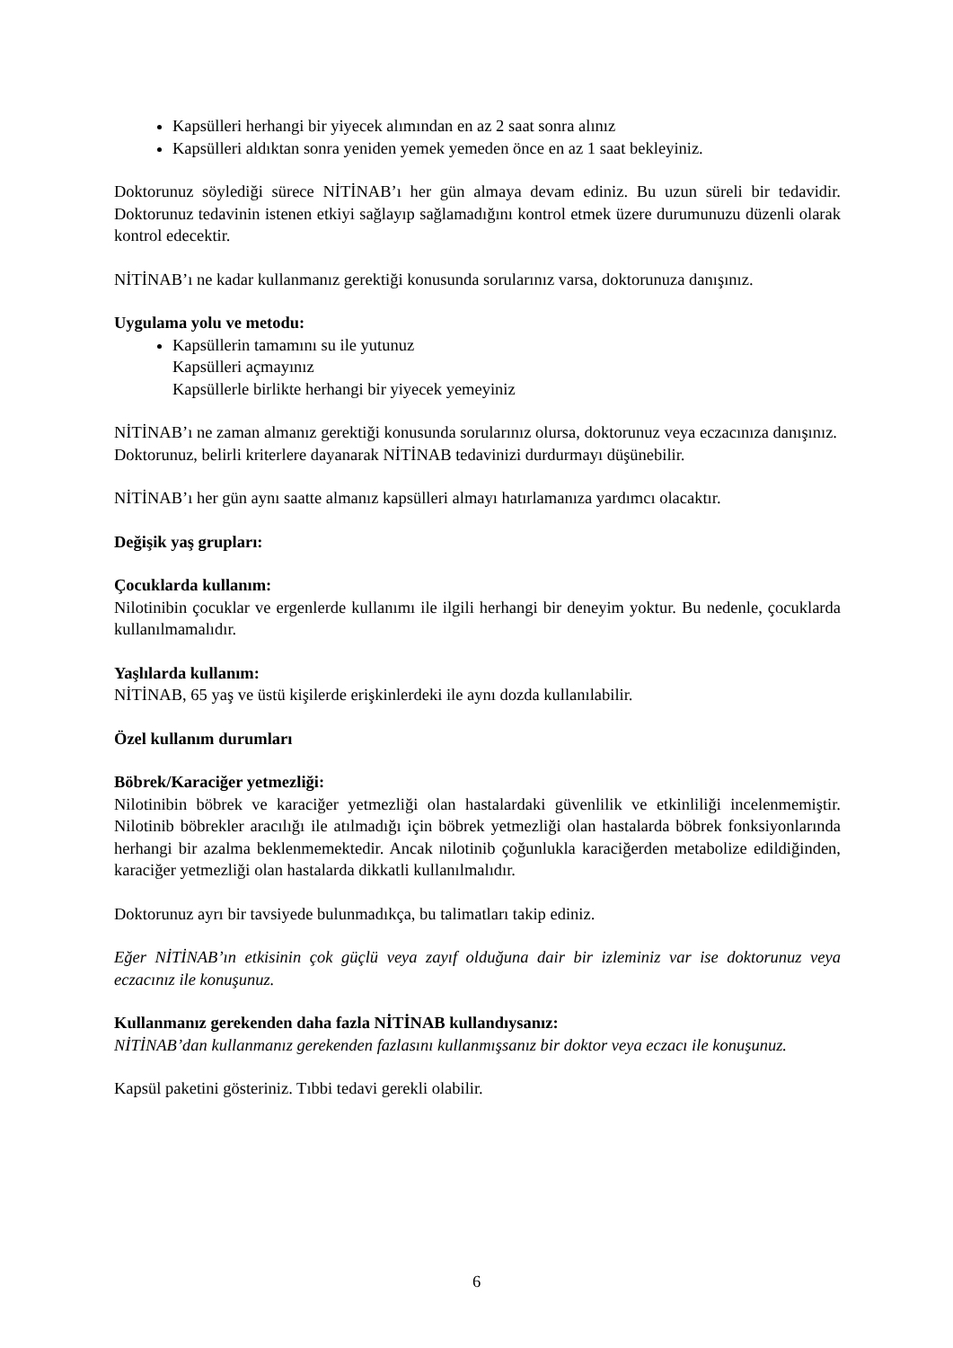Kapsülleri herhangi bir yiyecek alımından en az 2 saat sonra alınız
Kapsülleri aldıktan sonra yeniden yemek yemeden önce en az 1 saat bekleyiniz.
Doktorunuz söylediği sürece NİTİNAB’ı her gün almaya devam ediniz. Bu uzun süreli bir tedavidir. Doktorunuz tedavinin istenen etkiyi sağlayıp sağlamadığını kontrol etmek üzere durumunuzu düzenli olarak kontrol edecektir.
NİTİNAB’ı ne kadar kullanmanız gerektiği konusunda sorularınız varsa, doktorunuza danışınız.
Uygulama yolu ve metodu:
Kapsüllerin tamamını su ile yutunuz
Kapsülleri açmayınız
Kapsüllerle birlikte herhangi bir yiyecek yemeyiniz
NİTİNAB’ı ne zaman almanız gerektiği konusunda sorularınız olursa, doktorunuz veya eczacınıza danışınız.
Doktorunuz, belirli kriterlere dayanarak NİTİNAB tedavinizi durdurmayı düşünebilir.
NİTİNAB’ı her gün aynı saatte almanız kapsülleri almayı hatırlamanıza yardımcı olacaktır.
Değişik yaş grupları:
Çocuklarda kullanım:
Nilotinibin çocuklar ve ergenlerde kullanımı ile ilgili herhangi bir deneyim yoktur. Bu nedenle, çocuklarda kullanılmamalıdır.
Yaşlılarda kullanım:
NİTİNAB, 65 yaş ve üstü kişilerde erişkinlerdeki ile aynı dozda kullanılabilir.
Özel kullanım durumları
Böbrek/Karaciğer yetmezliği:
Nilotinibin böbrek ve karaciğer yetmezliği olan hastalardaki güvenlilik ve etkinliliği incelenmemiştir. Nilotinib böbrekler aracılığı ile atılmadığı için böbrek yetmezliği olan hastalarda böbrek fonksiyonlarında herhangi bir azalma beklenmemektedir. Ancak nilotinib çoğunlukla karaciğerden metabolize edildiğinden, karaciğer yetmezliği olan hastalarda dikkatli kullanılmalıdır.
Doktorunuz ayrı bir tavsiyede bulunmadıkça, bu talimatları takip ediniz.
Eğer NİTİNAB’ın etkisinin çok güçlü veya zayıf olduğuna dair bir izleminiz var ise doktorunuz veya eczacınız ile konuşunuz.
Kullanmanız gerekenden daha fazla NİTİNAB kullandıysanız:
NİTİNAB’dan kullanmanız gerekenden fazlasını kullanmışsanız bir doktor veya eczacı ile konuşunuz.
Kapsül paketini gösteriniz. Tıbbi tedavi gerekli olabilir.
6